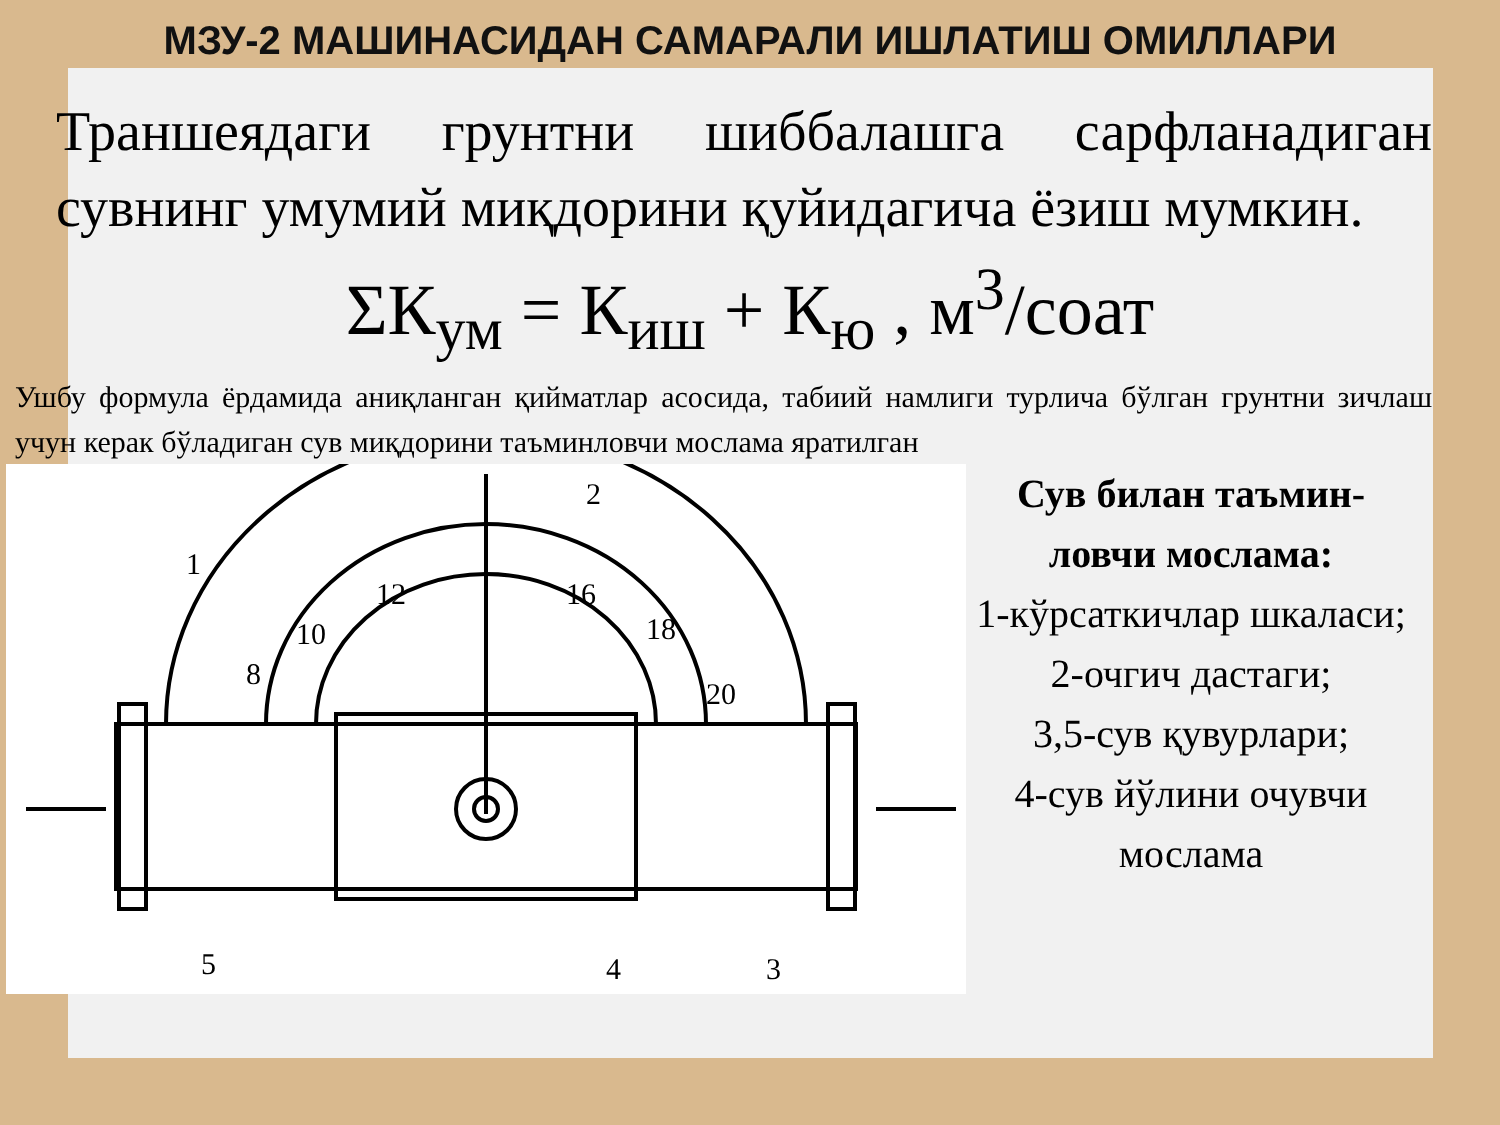МЗУ-2 МАШИНАСИДАН САМАРАЛИ ИШЛАТИШ ОМИЛЛАРИ
Траншеядаги грунтни шиббалашга сарфланадиган сувнинг умумий миқдорини қуйидагича ёзиш мумкин.
ΣК<sub>ум</sub> = К<sub>иш</sub> + К<sub>ю</sub> , м<sup>3</sup>/соат
Ушбу формула ёрдамида аниқланган қийматлар асосида, табиий намлиги турлича бўлган грунтни зичлаш учун керак бўладиган сув миқдорини таъминловчи мослама яратилган
1
2
3
4
5
8
10
12
16
18
20
Сув билан таъмин-ловчи мослама:
1-кўрсаткичлар шкаласи;
2-очгич дастаги;
3,5-сув қувурлари;
4-сув йўлини очувчи мослама